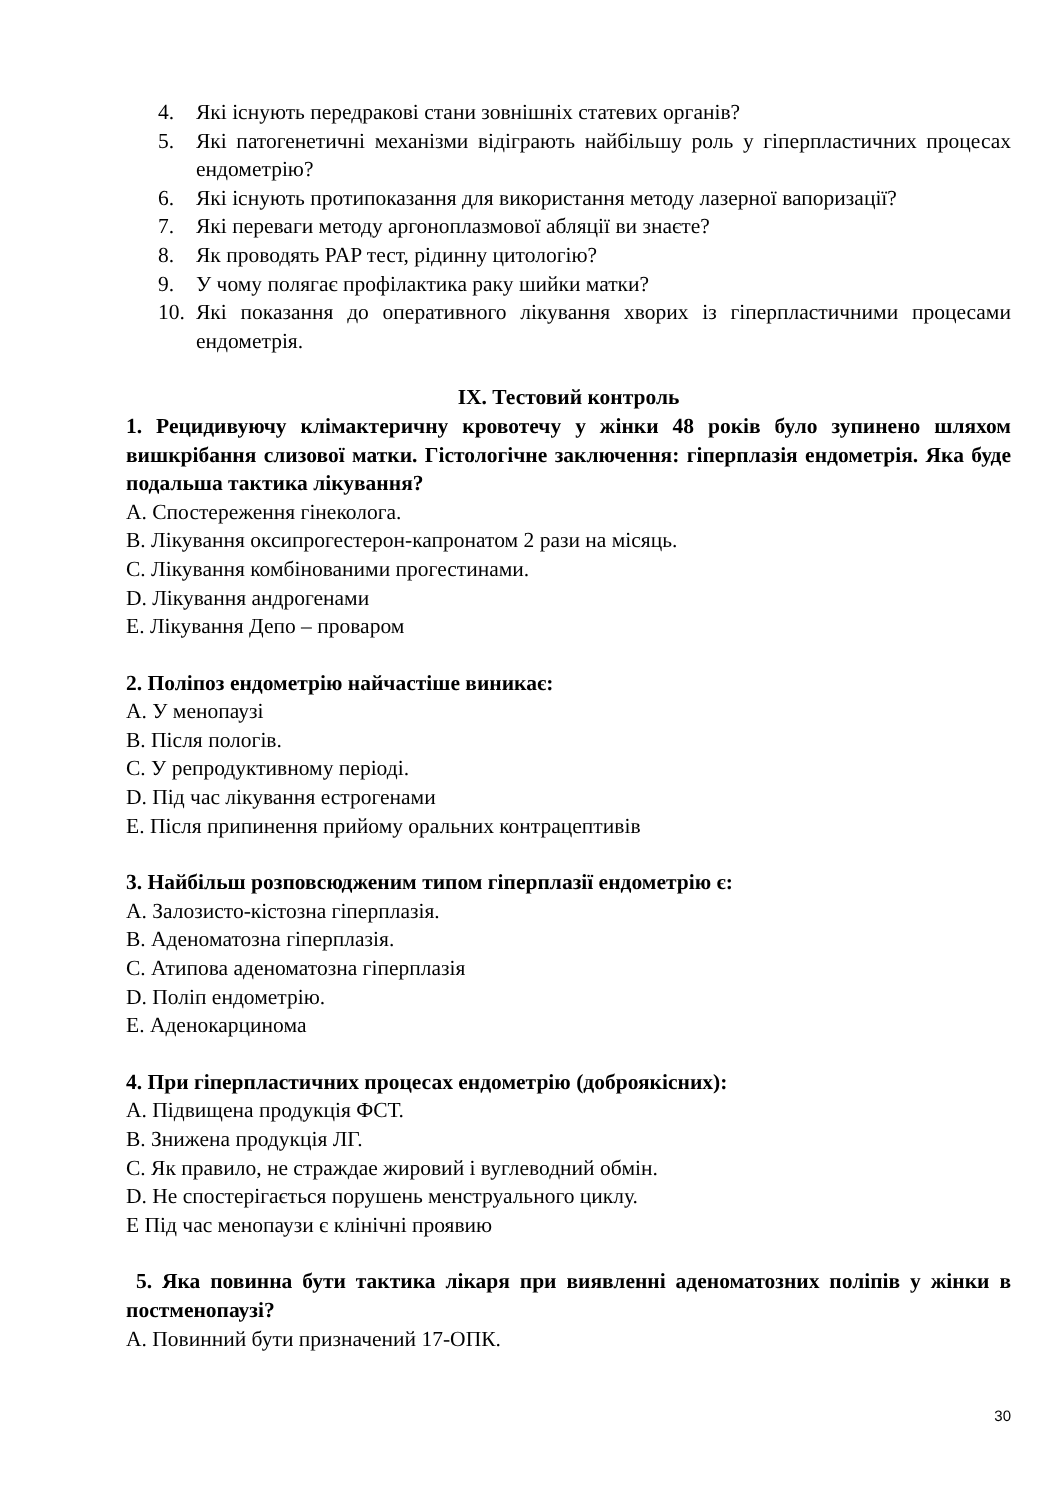4. Які існують передракові стани зовнішніх статевих органів?
5. Які патогенетичні механізми відіграють найбільшу роль у гіперпластичних процесах ендометрію?
6. Які існують протипоказання для використання методу лазерної вапоризації?
7. Які переваги методу аргоноплазмової абляції ви знаєте?
8. Як проводять PAP тест, рідинну цитологію?
9. У чому полягає профілактика раку шийки матки?
10. Які показання до оперативного лікування хворих із гіперпластичними процесами ендометрія.
IX. Тестовий контроль
1. Рецидивуючу клімактеричну кровотечу у жінки 48 років було зупинено шляхом вишкрібання слизової матки. Гістологічне заключення: гіперплазія ендометрія. Яка буде подальша тактика лікування?
A. Спостереження гінеколога.
B. Лікування оксипрогестерон-капронатом 2 рази на місяць.
C. Лікування комбінованими прогестинами.
D. Лікування андрогенами
E. Лікування Депо – проваром
2. Поліпоз ендометрію найчастіше виникає:
A. У менопаузі
B. Після пологів.
C. У репродуктивному періоді.
D. Під час лікування естрогенами
E. Після припинення прийому оральних контрацептивів
3. Найбільш розповсюдженим типом гіперплазії ендометрію є:
A. Залозисто-кістозна гіперплазія.
B. Аденоматозна гіперплазія.
C. Атипова аденоматозна гіперплазія
D. Поліп ендометрію.
E. Аденокарцинома
4. При гіперпластичних процесах ендометрію (доброякісних):
A. Підвищена продукція ФСТ.
B. Знижена продукція ЛГ.
C. Як правило, не страждае жировий і вуглеводний обмін.
D. Не спостерігається порушень менструального циклу.
E Під час менопаузи є клінічні проявию
5. Яка повинна бути тактика лікаря при виявленні аденоматозних поліпів у жінки в постменопаузі?
A. Повинний бути призначений 17-ОПК.
30